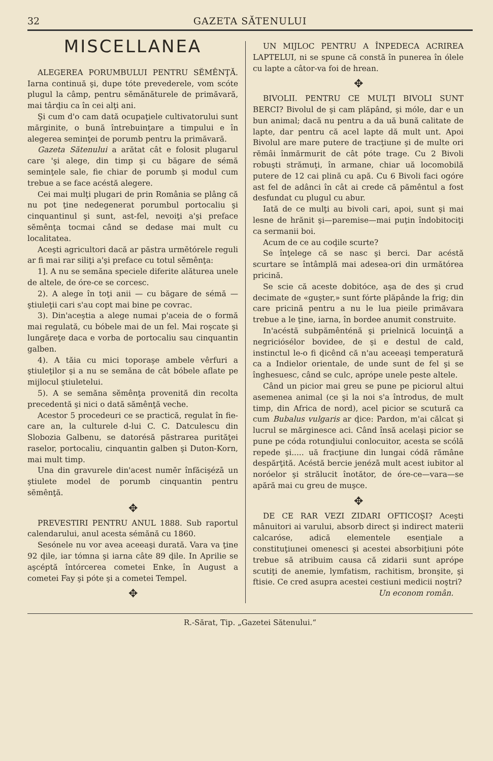32 GAZETA SĂTENULUI
MISCELLANEA
ALEGEREA PORUMBULUI PENTRU SĔMÊNŢĂ. Iarna continuă şi, dupe tóte prevederele, vom scóte plugul la câmp, pentru sĕmănăturele de primăvară, mai târḑiu ca în cei alţi ani.
Şi cum d'o cam dată ocupaţiele cultivatorului sunt mărginite, o bună întrebuinţare a timpului e în alegerea seminţei de porumb pentru la primăvară.
Gazeta Sătenului a arătat cât e folosit plugarul care 'şi alege, din timp şi cu băgare de sémă seminţele sale, fie chiar de porumb şi modul cum trebue a se face acéstă alegere.
Cei mai mulţi plugari de prin România se plâng că nu pot ţine nedegenerat porumbul portocaliu şi cinquantinul şi sunt, ast-fel, nevoiţi a'şi preface sĕmênţa tocmai când se dedase mai mult cu localitatea.
Aceşti agricultori dacă ar păstra urmĕtórele reguli ar fi mai rar siliţi a'şi preface cu totul sĕmênţa:
1]. A nu se semăna speciele diferite alăturea unele de altele, de óre-ce se corcesc.
2). A alege în toţi anii — cu băgare de sémă — ştiuleţii cari s'au copt mai bine pe covrac.
3). Din'aceştia a alege numai p'aceia de o formă mai regulată, cu bóbele mai de un fel. Mai roşcate şi lungăreţe daca e vorba de portocaliu sau cinquantin galben.
4). A tăia cu mici toporaşe ambele vêrfuri a ştiuleţilor şi a nu se semăna de cât bóbele aflate pe mijlocul ştiuletelui.
5). A se semăna sĕmênţa provenită din recolta precedentă şi nici o dată sămênţă veche.
Acestor 5 procedeuri ce se practică, regulat în fie-care an, la culturele d-lui C. C. Datculescu din Slobozia Galbenu, se datorésă păstrarea purităţei raselor, portocaliu, cinquantin galben şi Duton-Korn, mai mult timp.
Una din gravurele din'acest numĕr înfăcişézā un ştiulete model de porumb cinquantin pentru sĕmênţă.
✥
PREVESTIRI PENTRU ANUL 1888. Sub raportul calendarului, anul acesta sémănă cu 1860.
Sesónele nu vor avea aceeaşi durată. Vara va ţine 92 ḑile, iar tómna şi iarna câte 89 ḑile. In Aprilie se aşcéptă întórcerea cometei Enke, în August a cometei Fay şi póte şi a cometei Tempel.
✥
UN MIJLOC PENTRU A ÎNPEDECA ACRIREA LAPTELUI, ni se spune că constă în punerea în ólele cu lapte a câtor-va foi de hrean.
✥
BIVOLII. PENTRU CE MULŢI BIVOLI SUNT BERCI? Bivolul de şi cam plăpând, şi móle, dar e un bun animal; dacă nu pentru a da uă bună calitate de lapte, dar pentru că acel lapte dă mult unt. Apoi Bivolul are mare putere de tracţiune şi de multe ori rĕmâi înmărmurit de cât póte trage. Cu 2 Bivoli robuşti strămuţi, în armane, chiar uă locomobilă putere de 12 cai plină cu apă. Cu 6 Bivoli faci ogóre ast fel de adânci în cât ai crede că pămêntul a fost desfundat cu plugul cu abur.
Iată de ce mulţi au bivoli cari, apoi, sunt şi mai lesne de hrănit şi—paremise—mai puţin îndobitociţi ca sermanii boi.
Acum de ce au coḑile scurte?
Se înţelege că se nasc şi berci. Dar acéstă scurtare se întâmplă mai adesea-ori din următórea pricină.
Se scie că aceste dobitóce, aşa de des şi crud decimate de «guşter,» sunt fórte plăpânde la frig; din care pricină pentru a nu le lua pieile primăvara trebue a le ţine, iarna, în bordee anumit construite.
In'acéstă subpămênténă şi prielnică locuinţă a negriciósélor bovidee, de şi e destul de cald, instinctul le-o fi ḑicênd că n'au aceeaşi temperatură ca a Indielor orientale, de unde sunt de fel şi se înghesuesc, când se culc, aprópe unele peste altele.
Când un picior mai greu se pune pe piciorul altui asemenea animal (ce şi la noi s'a întrodus, de mult timp, din Africa de nord), acel picior se scutură ca cum Bubalus vulgaris ar ḑice: Pardon, m'ai călcat şi lucrul se mărginesce aci. Când însă acelaşi picior se pune pe códa rotunḑiului conlocuitor, acesta se scólă repede şi..... uă fracţiune din lungai códă rămâne despărţită. Acéstă bercie jenézā mult acest iubitor al noróelor şi strălucit înotător, de óre-ce—vara—se apără mai cu greu de muşce.
✥
DE CE RAR VEZI ZIDARI OFTICOŞI? Aceşti mânuitori ai varului, absorb direct şi indirect materii calcaróse, adică elementele esenţiale a constituţiunei omenesci şi acestei absorbiţiuni póte trebue să atribuim causa că zidarii sunt aprópe scutiţi de anemie, lymfatism, rachitism, bronşite, şi ftisie. Ce cred asupra acestei cestiuni medicii noştri?
Un econom român.
R.-Sărat, Tip. „Gazetei Sătenului.“